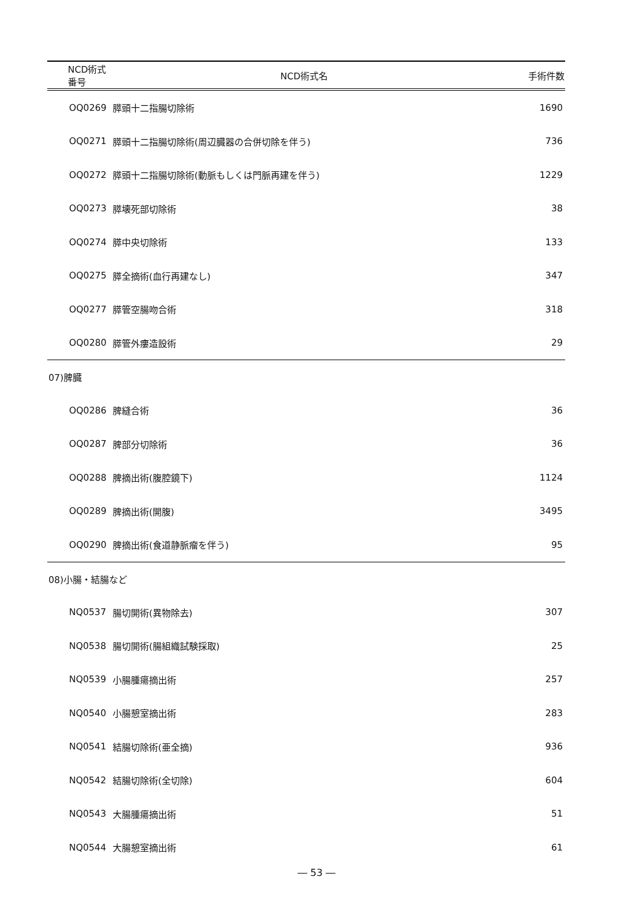| NCD術式番号 | NCD術式名 | 手術件数 |
| --- | --- | --- |
| OQ0269 | 膵頭十二指腸切除術 | 1690 |
| OQ0271 | 膵頭十二指腸切除術(周辺臓器の合併切除を伴う) | 736 |
| OQ0272 | 膵頭十二指腸切除術(動脈もしくは門脈再建を伴う) | 1229 |
| OQ0273 | 膵壊死部切除術 | 38 |
| OQ0274 | 膵中央切除術 | 133 |
| OQ0275 | 膵全摘術(血行再建なし) | 347 |
| OQ0277 | 膵管空腸吻合術 | 318 |
| OQ0280 | 膵管外瘻造設術 | 29 |
| 07)脾臓 | | |
| OQ0286 | 脾縫合術 | 36 |
| OQ0287 | 脾部分切除術 | 36 |
| OQ0288 | 脾摘出術(腹腔鏡下) | 1124 |
| OQ0289 | 脾摘出術(開腹) | 3495 |
| OQ0290 | 脾摘出術(食道静脈瘤を伴う) | 95 |
| 08)小腸・結腸など | | |
| NQ0537 | 腸切開術(異物除去) | 307 |
| NQ0538 | 腸切開術(腸組織試験採取) | 25 |
| NQ0539 | 小腸腫瘍摘出術 | 257 |
| NQ0540 | 小腸憩室摘出術 | 283 |
| NQ0541 | 結腸切除術(亜全摘) | 936 |
| NQ0542 | 結腸切除術(全切除) | 604 |
| NQ0543 | 大腸腫瘍摘出術 | 51 |
| NQ0544 | 大腸憩室摘出術 | 61 |
― 53 ―